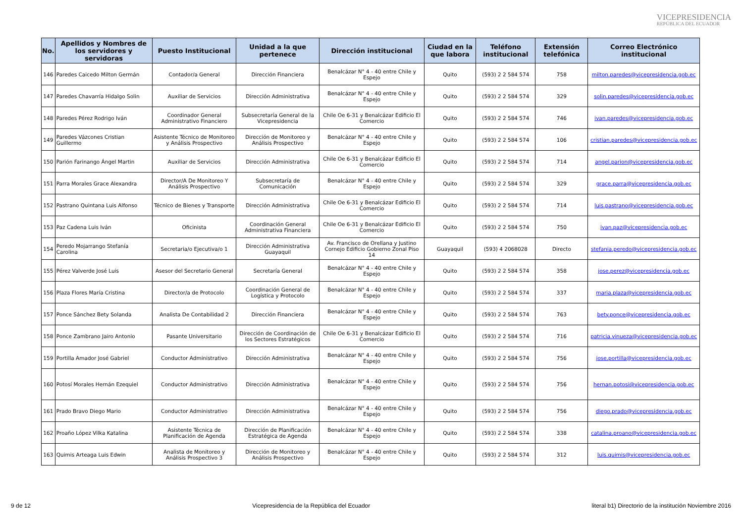VICEPRESIDENCIA
REPÚBLICA DEL ECUADOR
| No. | Apellidos y Nombres de los servidores y servidoras | Puesto Institucional | Unidad a la que pertenece | Dirección institucional | Ciudad en la que labora | Teléfono institucional | Extensión telefónica | Correo Electrónico institucional |
| --- | --- | --- | --- | --- | --- | --- | --- | --- |
| 146 | Paredes Caicedo Milton Germán | Contador/a General | Dirección Financiera | Benalcázar N° 4 - 40 entre Chile y Espejo | Quito | (593) 2 2 584 574 | 758 | milton.paredes@vicepresidencia.gob.ec |
| 147 | Paredes Chavarría Hidalgo Solin | Auxiliar de Servicios | Dirección Administrativa | Benalcázar N° 4 - 40 entre Chile y Espejo | Quito | (593) 2 2 584 574 | 329 | solin.paredes@vicepresidencia.gob.ec |
| 148 | Paredes Pérez Rodrigo Iván | Coordinador General Administrativo Financiero | Subsecretaría General de la Vicepresidencia | Chile Oe 6-31 y Benalcázar Edificio El Comercio | Quito | (593) 2 2 584 574 | 746 | ivan.paredes@vicepresidencia.gob.ec |
| 149 | Paredes Vázcones Cristian Guillermo | Asistente Técnico de Monitoreo y Análisis Prospectivo | Dirección de Monitoreo y Análisis Prospectivo | Benalcázar N° 4 - 40 entre Chile y Espejo | Quito | (593) 2 2 584 574 | 106 | cristian.paredes@vicepresidencia.gob.ec |
| 150 | Parión Farinango Ángel Martin | Auxiliar de Servicios | Dirección Administrativa | Chile Oe 6-31 y Benalcázar Edificio El Comercio | Quito | (593) 2 2 584 574 | 714 | angel.parion@vicepresidencia.gob.ec |
| 151 | Parra Morales Grace Alexandra | Director/A De Monitoreo Y Análisis Prospectivo | Subsecretaría de Comunicación | Benalcázar N° 4 - 40 entre Chile y Espejo | Quito | (593) 2 2 584 574 | 329 | grace.parra@vicepresidencia.gob.ec |
| 152 | Pastrano Quintana Luis Alfonso | Técnico de Bienes y Transporte | Dirección Administrativa | Chile Oe 6-31 y Benalcázar Edificio El Comercio | Quito | (593) 2 2 584 574 | 714 | luis.pastrano@vicepresidencia.gob.ec |
| 153 | Paz Cadena Luis Iván | Oficinista | Coordinación General Administrativa Financiera | Chile Oe 6-31 y Benalcázar Edificio El Comercio | Quito | (593) 2 2 584 574 | 750 | ivan.paz@vicepresidencia.gob.ec |
| 154 | Peredo Mojarrango Stefanía Carolina | Secretaria/o Ejecutiva/o 1 | Dirección Administrativa Guayaquil | Av. Francisco de Orellana y Justino Cornejo Edificio Gobierno Zonal Piso 14 | Guayaquil | (593) 4 2068028 | Directo | stefania.peredo@vicepresidencia.gob.ec |
| 155 | Pérez Valverde José Luis | Asesor del Secretario General | Secretaría General | Benalcázar N° 4 - 40 entre Chile y Espejo | Quito | (593) 2 2 584 574 | 358 | jose.perez@vicepresidencia.gob.ec |
| 156 | Plaza Flores María Cristina | Director/a de Protocolo | Coordinación General de Logística y Protocolo | Benalcázar N° 4 - 40 entre Chile y Espejo | Quito | (593) 2 2 584 574 | 337 | maria.plaza@vicepresidencia.gob.ec |
| 157 | Ponce Sánchez Bety Solanda | Analista De Contabilidad 2 | Dirección Financiera | Benalcázar N° 4 - 40 entre Chile y Espejo | Quito | (593) 2 2 584 574 | 763 | bety.ponce@vicepresidencia.gob.ec |
| 158 | Ponce Zambrano Jairo Antonio | Pasante Universitario | Dirección de Coordinación de los Sectores Estratégicos | Chile Oe 6-31 y Benalcázar Edificio El Comercio | Quito | (593) 2 2 584 574 | 716 | patricia.vinueza@vicepresidencia.gob.ec |
| 159 | Portilla Amador José Gabriel | Conductor Administrativo | Dirección Administrativa | Benalcázar N° 4 - 40 entre Chile y Espejo | Quito | (593) 2 2 584 574 | 756 | jose.portilla@vicepresidencia.gob.ec |
| 160 | Potosí Morales Hernán Ezequiel | Conductor Administrativo | Dirección Administrativa | Benalcázar N° 4 - 40 entre Chile y Espejo | Quito | (593) 2 2 584 574 | 756 | hernan.potosi@vicepresidencia.gob.ec |
| 161 | Prado Bravo Diego Mario | Conductor Administrativo | Dirección Administrativa | Benalcázar N° 4 - 40 entre Chile y Espejo | Quito | (593) 2 2 584 574 | 756 | diego.prado@vicepresidencia.gob.ec |
| 162 | Proaño López Vilka Katalina | Asistente Técnica de Planificación de Agenda | Dirección de Planificación Estratégica de Agenda | Benalcázar N° 4 - 40 entre Chile y Espejo | Quito | (593) 2 2 584 574 | 338 | catalina.proano@vicepresidencia.gob.ec |
| 163 | Quimis Arteaga Luis Edwin | Analista de Monitoreo y Análisis Prospectivo 3 | Dirección de Monitoreo y Análisis Prospectivo | Benalcázar N° 4 - 40 entre Chile y Espejo | Quito | (593) 2 2 584 574 | 312 | luis.quimis@vicepresidencia.gob.ec |
9 de 12 Vicepresidencia de la República del Ecuador literal b1) Directorio de la institución Noviembre 2016